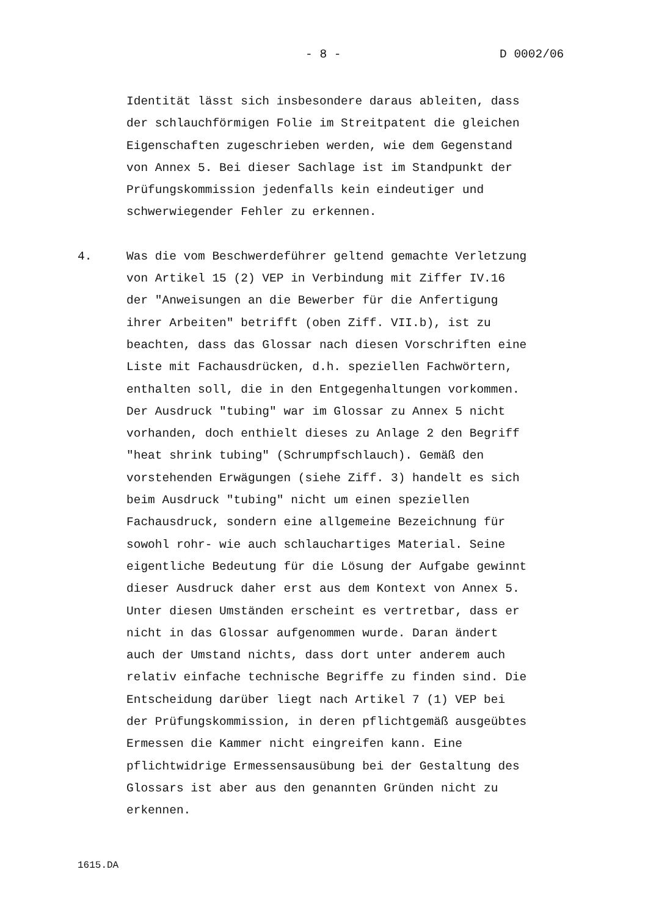- 8 - D 0002/06
Identität lässt sich insbesondere daraus ableiten, dass
der schlauchförmigen Folie im Streitpatent die gleichen
Eigenschaften zugeschrieben werden, wie dem Gegenstand
von Annex 5. Bei dieser Sachlage ist im Standpunkt der
Prüfungskommission jedenfalls kein eindeutiger und
schwerwiegender Fehler zu erkennen.
4. Was die vom Beschwerdeführer geltend gemachte Verletzung
von Artikel 15 (2) VEP in Verbindung mit Ziffer IV.16
der "Anweisungen an die Bewerber für die Anfertigung
ihrer Arbeiten" betrifft (oben Ziff. VII.b), ist zu
beachten, dass das Glossar nach diesen Vorschriften eine
Liste mit Fachausdrücken, d.h. speziellen Fachwörtern,
enthalten soll, die in den Entgegenhaltungen vorkommen.
Der Ausdruck "tubing" war im Glossar zu Annex 5 nicht
vorhanden, doch enthielt dieses zu Anlage 2 den Begriff
"heat shrink tubing" (Schrumpfschlauch). Gemäß den
vorstehenden Erwägungen (siehe Ziff. 3) handelt es sich
beim Ausdruck "tubing" nicht um einen speziellen
Fachausdruck, sondern eine allgemeine Bezeichnung für
sowohl rohr- wie auch schlauchartiges Material. Seine
eigentliche Bedeutung für die Lösung der Aufgabe gewinnt
dieser Ausdruck daher erst aus dem Kontext von Annex 5.
Unter diesen Umständen erscheint es vertretbar, dass er
nicht in das Glossar aufgenommen wurde. Daran ändert
auch der Umstand nichts, dass dort unter anderem auch
relativ einfache technische Begriffe zu finden sind. Die
Entscheidung darüber liegt nach Artikel 7 (1) VEP bei
der Prüfungskommission, in deren pflichtgemäß ausgeübtes
Ermessen die Kammer nicht eingreifen kann. Eine
pflichtwidrige Ermessensausübung bei der Gestaltung des
Glossars ist aber aus den genannten Gründen nicht zu
erkennen.
1615.DA